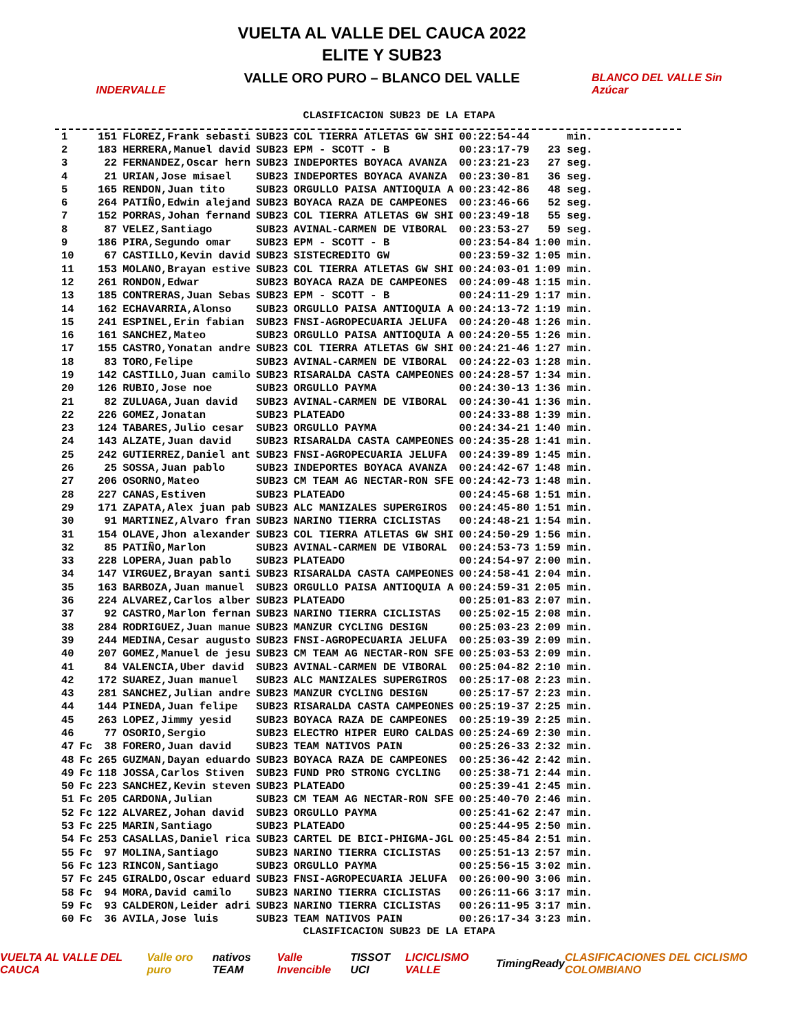INDERVALLE
VUELTA AL VALLE DEL CAUCA 2022
ELITE Y SUB23
VALLE ORO PURO – BLANCO DEL VALLE
BLANCO DEL VALLE Sin Azúcar
CLASIFICACION SUB23 DE LA ETAPA
| 1 | | 151 | FLOREZ,Frank sebasti | SUB23 | COL TIERRA ATLETAS GW SHI | 00:22:54-44 | min. |
| 2 | | 183 | HERRERA,Manuel david | SUB23 | EPM - SCOTT - B | 00:23:17-79 | 23 seg. |
| 3 | | 22 | FERNANDEZ,Oscar hern | SUB23 | INDEPORTES BOYACA AVANZA | 00:23:21-23 | 27 seg. |
| 4 | | 21 | URIAN,Jose misael | SUB23 | INDEPORTES BOYACA AVANZA | 00:23:30-81 | 36 seg. |
| 5 | | 165 | RENDON,Juan tito | SUB23 | ORGULLO PAISA ANTIOQUIA A | 00:23:42-86 | 48 seg. |
| 6 | | 264 | PATIÑO,Edwin alejand | SUB23 | BOYACA RAZA DE CAMPEONES | 00:23:46-66 | 52 seg. |
| 7 | | 152 | PORRAS,Johan fernand | SUB23 | COL TIERRA ATLETAS GW SHI | 00:23:49-18 | 55 seg. |
| 8 | | 87 | VELEZ,Santiago | SUB23 | AVINAL-CARMEN DE VIBORAL | 00:23:53-27 | 59 seg. |
| 9 | | 186 | PIRA,Segundo omar | SUB23 | EPM - SCOTT - B | 00:23:54-84 | 1:00 min. |
| 10 | | 67 | CASTILLO,Kevin david | SUB23 | SISTECREDITO GW | 00:23:59-32 | 1:05 min. |
| 11 | | 153 | MOLANO,Brayan estive | SUB23 | COL TIERRA ATLETAS GW SHI | 00:24:03-01 | 1:09 min. |
| 12 | | 261 | RONDON,Edwar | SUB23 | BOYACA RAZA DE CAMPEONES | 00:24:09-48 | 1:15 min. |
| 13 | | 185 | CONTRERAS,Juan Sebas | SUB23 | EPM - SCOTT - B | 00:24:11-29 | 1:17 min. |
| 14 | | 162 | ECHAVARRIA,Alonso | SUB23 | ORGULLO PAISA ANTIOQUIA A | 00:24:13-72 | 1:19 min. |
| 15 | | 241 | ESPINEL,Erin fabian | SUB23 | FNSI-AGROPECUARIA JELUFA | 00:24:20-48 | 1:26 min. |
| 16 | | 161 | SANCHEZ,Mateo | SUB23 | ORGULLO PAISA ANTIOQUIA A | 00:24:20-55 | 1:26 min. |
| 17 | | 155 | CASTRO,Yonatan andre | SUB23 | COL TIERRA ATLETAS GW SHI | 00:24:21-46 | 1:27 min. |
| 18 | | 83 | TORO,Felipe | SUB23 | AVINAL-CARMEN DE VIBORAL | 00:24:22-03 | 1:28 min. |
| 19 | | 142 | CASTILLO,Juan camilo | SUB23 | RISARALDA CASTA CAMPEONES | 00:24:28-57 | 1:34 min. |
| 20 | | 126 | RUBIO,Jose noe | SUB23 | ORGULLO PAYMA | 00:24:30-13 | 1:36 min. |
| 21 | | 82 | ZULUAGA,Juan david | SUB23 | AVINAL-CARMEN DE VIBORAL | 00:24:30-41 | 1:36 min. |
| 22 | | 226 | GOMEZ,Jonatan | SUB23 | PLATEADO | 00:24:33-88 | 1:39 min. |
| 23 | | 124 | TABARES,Julio cesar | SUB23 | ORGULLO PAYMA | 00:24:34-21 | 1:40 min. |
| 24 | | 143 | ALZATE,Juan david | SUB23 | RISARALDA CASTA CAMPEONES | 00:24:35-28 | 1:41 min. |
| 25 | | 242 | GUTIERREZ,Daniel ant | SUB23 | FNSI-AGROPECUARIA JELUFA | 00:24:39-89 | 1:45 min. |
| 26 | | 25 | SOSSA,Juan pablo | SUB23 | INDEPORTES BOYACA AVANZA | 00:24:42-67 | 1:48 min. |
| 27 | | 206 | OSORNO,Mateo | SUB23 | CM TEAM AG NECTAR-RON SFE | 00:24:42-73 | 1:48 min. |
| 28 | | 227 | CANAS,Estiven | SUB23 | PLATEADO | 00:24:45-68 | 1:51 min. |
| 29 | | 171 | ZAPATA,Alex juan pab | SUB23 | ALC MANIZALES SUPERGIROS | 00:24:45-80 | 1:51 min. |
| 30 | | 91 | MARTINEZ,Alvaro fran | SUB23 | NARINO TIERRA CICLISTAS | 00:24:48-21 | 1:54 min. |
| 31 | | 154 | OLAVE,Jhon alexander | SUB23 | COL TIERRA ATLETAS GW SHI | 00:24:50-29 | 1:56 min. |
| 32 | | 85 | PATIÑO,Marlon | SUB23 | AVINAL-CARMEN DE VIBORAL | 00:24:53-73 | 1:59 min. |
| 33 | | 228 | LOPERA,Juan pablo | SUB23 | PLATEADO | 00:24:54-97 | 2:00 min. |
| 34 | | 147 | VIRGUEZ,Brayan santi | SUB23 | RISARALDA CASTA CAMPEONES | 00:24:58-41 | 2:04 min. |
| 35 | | 163 | BARBOZA,Juan manuel | SUB23 | ORGULLO PAISA ANTIOQUIA A | 00:24:59-31 | 2:05 min. |
| 36 | | 224 | ALVAREZ,Carlos alber | SUB23 | PLATEADO | 00:25:01-83 | 2:07 min. |
| 37 | | 92 | CASTRO,Marlon fernan | SUB23 | NARINO TIERRA CICLISTAS | 00:25:02-15 | 2:08 min. |
| 38 | | 284 | RODRIGUEZ,Juan manue | SUB23 | MANZUR CYCLING DESIGN | 00:25:03-23 | 2:09 min. |
| 39 | | 244 | MEDINA,Cesar augusto | SUB23 | FNSI-AGROPECUARIA JELUFA | 00:25:03-39 | 2:09 min. |
| 40 | | 207 | GOMEZ,Manuel de jesu | SUB23 | CM TEAM AG NECTAR-RON SFE | 00:25:03-53 | 2:09 min. |
| 41 | | 84 | VALENCIA,Uber david | SUB23 | AVINAL-CARMEN DE VIBORAL | 00:25:04-82 | 2:10 min. |
| 42 | | 172 | SUAREZ,Juan manuel | SUB23 | ALC MANIZALES SUPERGIROS | 00:25:17-08 | 2:23 min. |
| 43 | | 281 | SANCHEZ,Julian andre | SUB23 | MANZUR CYCLING DESIGN | 00:25:17-57 | 2:23 min. |
| 44 | | 144 | PINEDA,Juan felipe | SUB23 | RISARALDA CASTA CAMPEONES | 00:25:19-37 | 2:25 min. |
| 45 | | 263 | LOPEZ,Jimmy yesid | SUB23 | BOYACA RAZA DE CAMPEONES | 00:25:19-39 | 2:25 min. |
| 46 | | 77 | OSORIO,Sergio | SUB23 | ELECTRO HIPER EURO CALDAS | 00:25:24-69 | 2:30 min. |
| 47 | Fc | 38 | FORERO,Juan david | SUB23 | TEAM NATIVOS PAIN | 00:25:26-33 | 2:32 min. |
| 48 | Fc | 265 | GUZMAN,Dayan eduardo | SUB23 | BOYACA RAZA DE CAMPEONES | 00:25:36-42 | 2:42 min. |
| 49 | Fc | 118 | JOSSA,Carlos Stiven | SUB23 | FUND PRO STRONG CYCLING | 00:25:38-71 | 2:44 min. |
| 50 | Fc | 223 | SANCHEZ,Kevin steven | SUB23 | PLATEADO | 00:25:39-41 | 2:45 min. |
| 51 | Fc | 205 | CARDONA,Julian | SUB23 | CM TEAM AG NECTAR-RON SFE | 00:25:40-70 | 2:46 min. |
| 52 | Fc | 122 | ALVAREZ,Johan david | SUB23 | ORGULLO PAYMA | 00:25:41-62 | 2:47 min. |
| 53 | Fc | 225 | MARIN,Santiago | SUB23 | PLATEADO | 00:25:44-95 | 2:50 min. |
| 54 | Fc | 253 | CASALLAS,Daniel rica | SUB23 | CARTEL DE BICI-PHIGMA-JGL | 00:25:45-84 | 2:51 min. |
| 55 | Fc | 97 | MOLINA,Santiago | SUB23 | NARINO TIERRA CICLISTAS | 00:25:51-13 | 2:57 min. |
| 56 | Fc | 123 | RINCON,Santiago | SUB23 | ORGULLO PAYMA | 00:25:56-15 | 3:02 min. |
| 57 | Fc | 245 | GIRALDO,Oscar eduard | SUB23 | FNSI-AGROPECUARIA JELUFA | 00:26:00-90 | 3:06 min. |
| 58 | Fc | 94 | MORA,David camilo | SUB23 | NARINO TIERRA CICLISTAS | 00:26:11-66 | 3:17 min. |
| 59 | Fc | 93 | CALDERON,Leider adri | SUB23 | NARINO TIERRA CICLISTAS | 00:26:11-95 | 3:17 min. |
| 60 | Fc | 36 | AVILA,Jose luis | SUB23 | TEAM NATIVOS PAIN | 00:26:17-34 | 3:23 min. |
CLASIFICACION SUB23 DE LA ETAPA
VUELTA AL VALLE DEL CAUCA Valle oro puro nativos TEAM Valle Invencible TISSOT UCI LICICLISMO VALLE TimingReady CLASIFICACIONES DEL CICLISMO COLOMBIANO